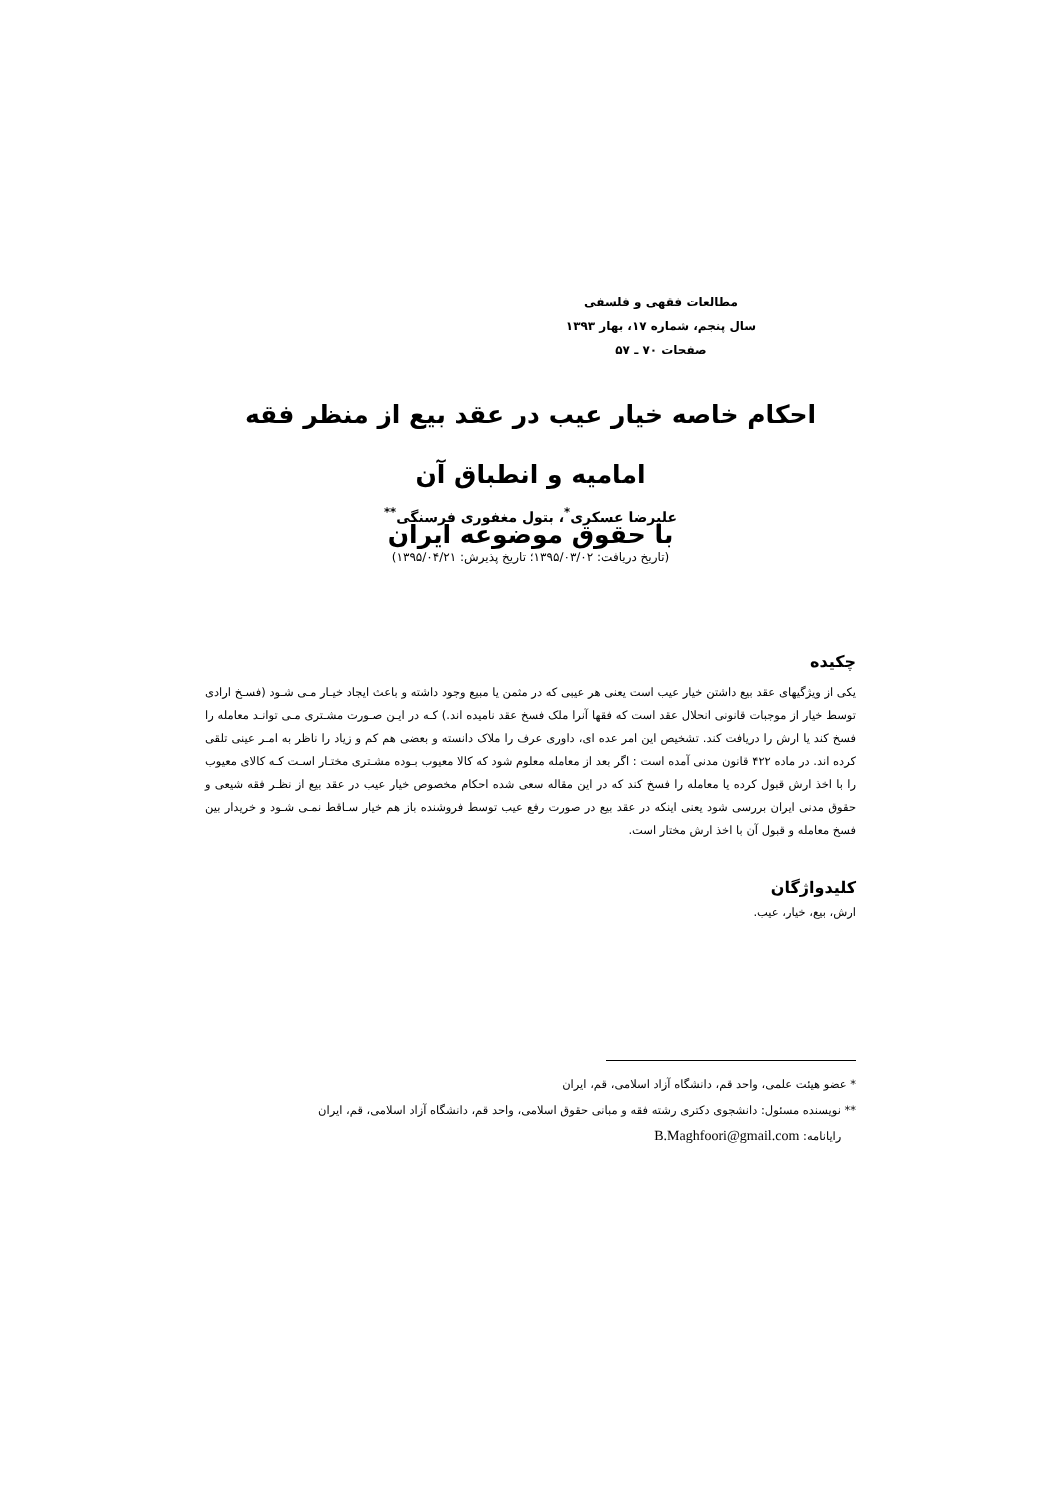مطالعات فقهی و فلسفی
سال پنجم، شماره ۱۷، بهار ۱۳۹۳
صفحات ۷۰ ـ ۵۷
احکام خاصه خیار عیب در عقد بیع از منظر فقه امامیه و انطباق آن
با حقوق موضوعه ایران
علیرضا عسکری<sup>*</sup>، بتول مغفوری فرسنگی<sup>**</sup>
(تاریخ دریافت: ۱۳۹۵/۰۳/۰۲؛ تاریخ پذیرش: ۱۳۹۵/۰۴/۲۱)
چکیده
یکی از ویژگیهای عقد بیع داشتن خیار عیب است یعنی هر عیبی که در مثمن یا مبیع وجود داشته و باعث ایجاد خیـار مـی شـود (فسـخ ارادی توسط خیار از موجبات قانونی انحلال عقد است که فقها آنرا ملک فسخ عقد نامیده اند.) کـه در ایـن صـورت مشـتری مـی توانـد معامله را فسخ کند یا ارش را دریافت کند. تشخیص این امر عده ای، داوری عرف را ملاک دانسته و بعضی هم کم و زیاد را ناظر به امـر عینی تلقی کرده اند. در ماده ۴۲۲ قانون مدنی آمده است : اگر بعد از معامله معلوم شود که کالا معیوب بـوده مشـتری مختـار اسـت کـه کالای معیوب را با اخذ ارش قبول کرده یا معامله را فسخ کند که در این مقاله سعی شده احکام مخصوص خیار عیب در عقد بیع از نظـر فقه شیعی و حقوق مدنی ایران بررسی شود یعنی اینکه در عقد بیع در صورت رفع عیب توسط فروشنده باز هم خیار سـاقط نمـی شـود و خریدار بین فسخ معامله و قبول آن با اخذ ارش مختار است.
کلیدواژگان
ارش، بیع، خیار، عیب.
* عضو هیئت علمی، واحد قم، دانشگاه آزاد اسلامی، قم، ایران
** نویسنده مسئول: دانشجوی دکتری رشته فقه و مبانی حقوق اسلامی، واحد قم، دانشگاه آزاد اسلامی، قم، ایران
رایانامه: B.Maghfoori@gmail.com